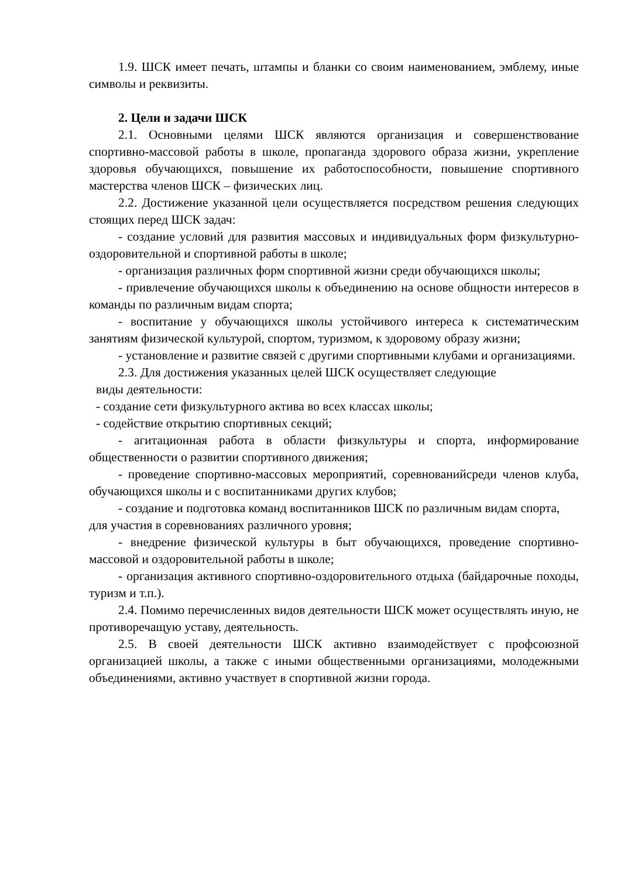1.9. ШСК имеет печать, штампы и бланки со своим наименованием, эмблему, иные символы и реквизиты.
2. Цели и задачи ШСК
2.1. Основными целями ШСК являются организация и совершенствование спортивно-массовой работы в школе, пропаганда здорового образа жизни, укрепление здоровья обучающихся, повышение их работоспособности, повышение спортивного мастерства членов ШСК – физических лиц.
2.2. Достижение указанной цели осуществляется посредством решения следующих стоящих перед ШСК задач:
- создание условий для развития массовых и индивидуальных форм физкультурно-оздоровительной и спортивной работы в школе;
- организация различных форм спортивной жизни среди обучающихся школы;
- привлечение обучающихся школы к объединению на основе общности интересов в команды по различным видам спорта;
- воспитание у обучающихся школы устойчивого интереса к систематическим занятиям физической культурой, спортом, туризмом, к здоровому образу жизни;
- установление и развитие связей с другими спортивными клубами и организациями.
2.3. Для достижения указанных целей ШСК осуществляет следующие
виды деятельности:
- создание сети физкультурного актива во всех классах школы;
- содействие открытию спортивных секций;
- агитационная работа в области физкультуры и спорта, информирование общественности о развитии спортивного движения;
- проведение спортивно-массовых мероприятий, соревнованийсреди членов клуба, обучающихся школы и с воспитанниками других клубов;
- создание и подготовка команд воспитанников ШСК по различным видам спорта, для участия в соревнованиях различного уровня;
- внедрение физической культуры в быт обучающихся, проведение спортивно-массовой и оздоровительной работы в школе;
- организация активного спортивно-оздоровительного отдыха (байдарочные походы, туризм и т.п.).
2.4. Помимо перечисленных видов деятельности ШСК может осуществлять иную, не противоречащую уставу, деятельность.
2.5. В своей деятельности ШСК активно взаимодействует с профсоюзной организацией школы, а также с иными общественными организациями, молодежными объединениями, активно участвует в спортивной жизни города.